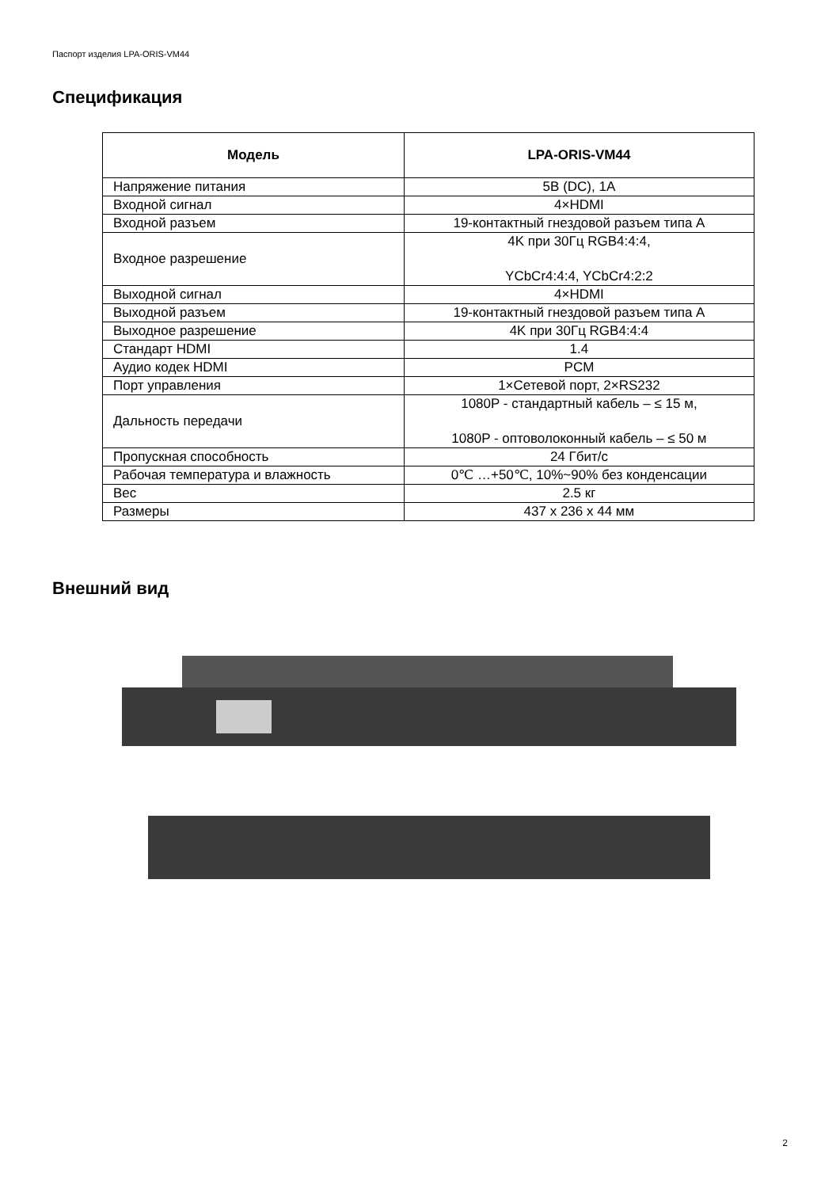Паспорт изделия LPA-ORIS-VM44
Спецификация
| Модель | LPA-ORIS-VM44 |
| --- | --- |
| Напряжение питания | 5В (DC), 1А |
| Входной сигнал | 4×HDMI |
| Входной разъем | 19-контактный гнездовой разъем типа А |
| Входное разрешение | 4K при 30Гц RGB4:4:4, YCbCr4:4:4, YCbCr4:2:2 |
| Выходной сигнал | 4×HDMI |
| Выходной разъем | 19-контактный гнездовой разъем типа А |
| Выходное разрешение | 4K при 30Гц RGB4:4:4 |
| Стандарт HDMI | 1.4 |
| Аудио кодек HDMI | PCM |
| Порт управления | 1×Сетевой порт, 2×RS232 |
| Дальность передачи | 1080P - стандартный кабель – ≤ 15 м, 1080P - оптоволоконный кабель – ≤ 50 м |
| Пропускная способность | 24 Гбит/с |
| Рабочая температура и влажность | 0℃ …+50℃, 10%~90% без конденсации |
| Вес | 2.5 кг |
| Размеры | 437 x 236 x 44 мм |
Внешний вид
2